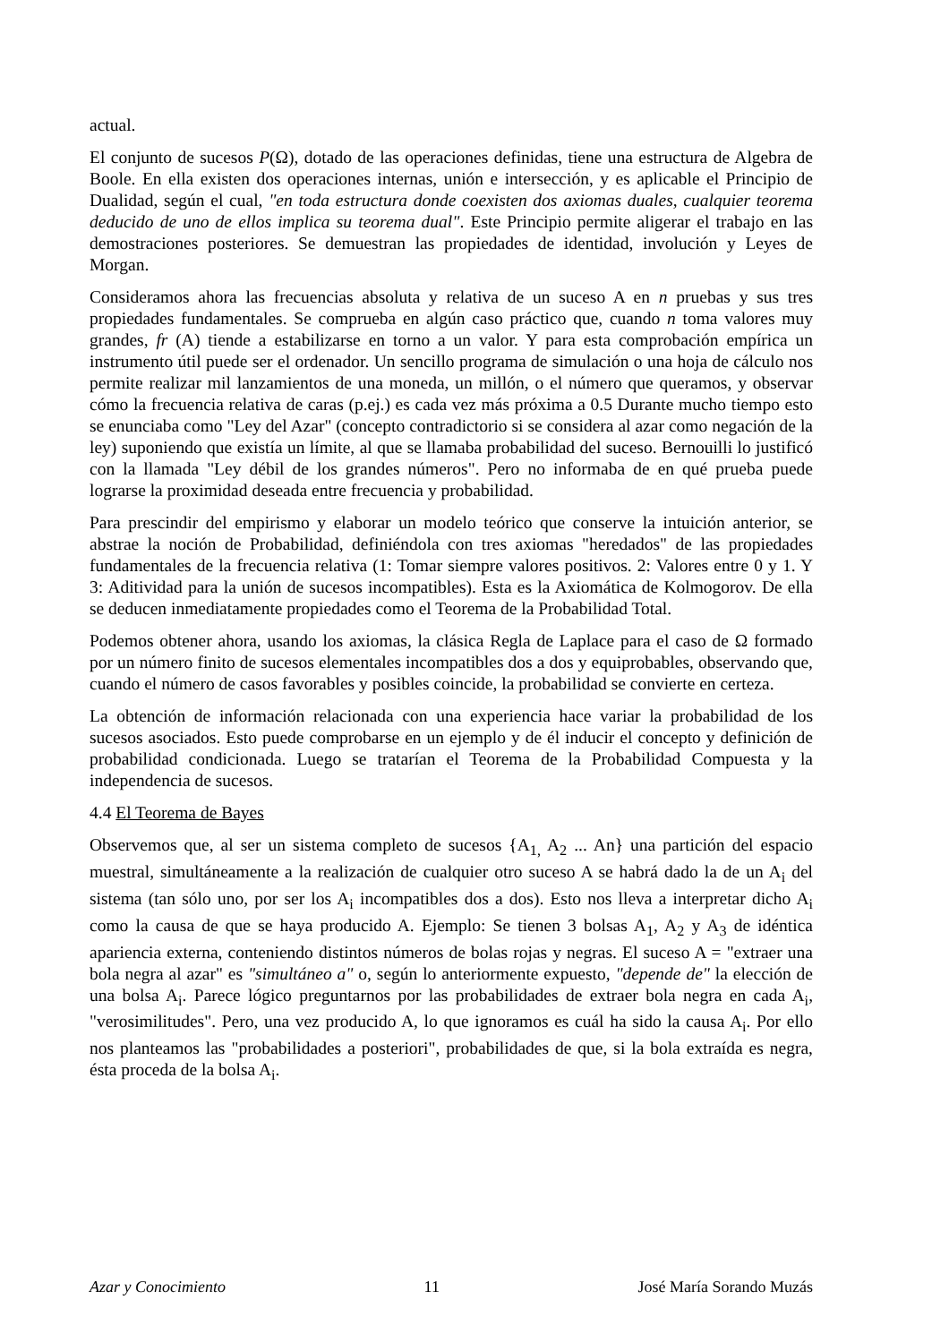actual.
El conjunto de sucesos P(Ω), dotado de las operaciones definidas, tiene una estructura de Algebra de Boole. En ella existen dos operaciones internas, unión e intersección, y es aplicable el Principio de Dualidad, según el cual, "en toda estructura donde coexisten dos axiomas duales, cualquier teorema deducido de uno de ellos implica su teorema dual". Este Principio permite aligerar el trabajo en las demostraciones posteriores. Se demuestran las propiedades de identidad, involución y Leyes de Morgan.
Consideramos ahora las frecuencias absoluta y relativa de un suceso A en n pruebas y sus tres propiedades fundamentales. Se comprueba en algún caso práctico que, cuando n toma valores muy grandes, fr (A) tiende a estabilizarse en torno a un valor. Y para esta comprobación empírica un instrumento útil puede ser el ordenador. Un sencillo programa de simulación o una hoja de cálculo nos permite realizar mil lanzamientos de una moneda, un millón, o el número que queramos, y observar cómo la frecuencia relativa de caras (p.ej.) es cada vez más próxima a 0.5 Durante mucho tiempo esto se enunciaba como "Ley del Azar" (concepto contradictorio si se considera al azar como negación de la ley) suponiendo que existía un límite, al que se llamaba probabilidad del suceso. Bernouilli lo justificó con la llamada "Ley débil de los grandes números". Pero no informaba de en qué prueba puede lograrse la proximidad deseada entre frecuencia y probabilidad.
Para prescindir del empirismo y elaborar un modelo teórico que conserve la intuición anterior, se abstrae la noción de Probabilidad, definiéndola con tres axiomas "heredados" de las propiedades fundamentales de la frecuencia relativa (1: Tomar siempre valores positivos. 2: Valores entre 0 y 1. Y 3: Aditividad para la unión de sucesos incompatibles). Esta es la Axiomática de Kolmogorov. De ella se deducen inmediatamente propiedades como el Teorema de la Probabilidad Total.
Podemos obtener ahora, usando los axiomas, la clásica Regla de Laplace para el caso de Ω formado por un número finito de sucesos elementales incompatibles dos a dos y equiprobables, observando que, cuando el número de casos favorables y posibles coincide, la probabilidad se convierte en certeza.
La obtención de información relacionada con una experiencia hace variar la probabilidad de los sucesos asociados. Esto puede comprobarse en un ejemplo y de él inducir el concepto y definición de probabilidad condicionada. Luego se tratarían el Teorema de la Probabilidad Compuesta y la independencia de sucesos.
4.4 El Teorema de Bayes
Observemos que, al ser un sistema completo de sucesos {A<sub>1,</sub> A<sub>2</sub> ... An} una partición del espacio muestral, simultáneamente a la realización de cualquier otro suceso A se habrá dado la de un A<sub>i</sub> del sistema (tan sólo uno, por ser los A<sub>i</sub> incompatibles dos a dos). Esto nos lleva a interpretar dicho A<sub>i</sub> como la causa de que se haya producido A. Ejemplo: Se tienen 3 bolsas A<sub>1</sub>, A<sub>2</sub> y A<sub>3</sub> de idéntica apariencia externa, conteniendo distintos números de bolas rojas y negras. El suceso A = "extraer una bola negra al azar" es "simultáneo a" o, según lo anteriormente expuesto, "depende de" la elección de una bolsa A<sub>i</sub>. Parece lógico preguntarnos por las probabilidades de extraer bola negra en cada A<sub>i</sub>, "verosimilitudes". Pero, una vez producido A, lo que ignoramos es cuál ha sido la causa A<sub>i</sub>. Por ello nos planteamos las "probabilidades a posteriori", probabilidades de que, si la bola extraída es negra, ésta proceda de la bolsa A<sub>i</sub>.
Azar y Conocimiento 11 José María Sorando Muzás